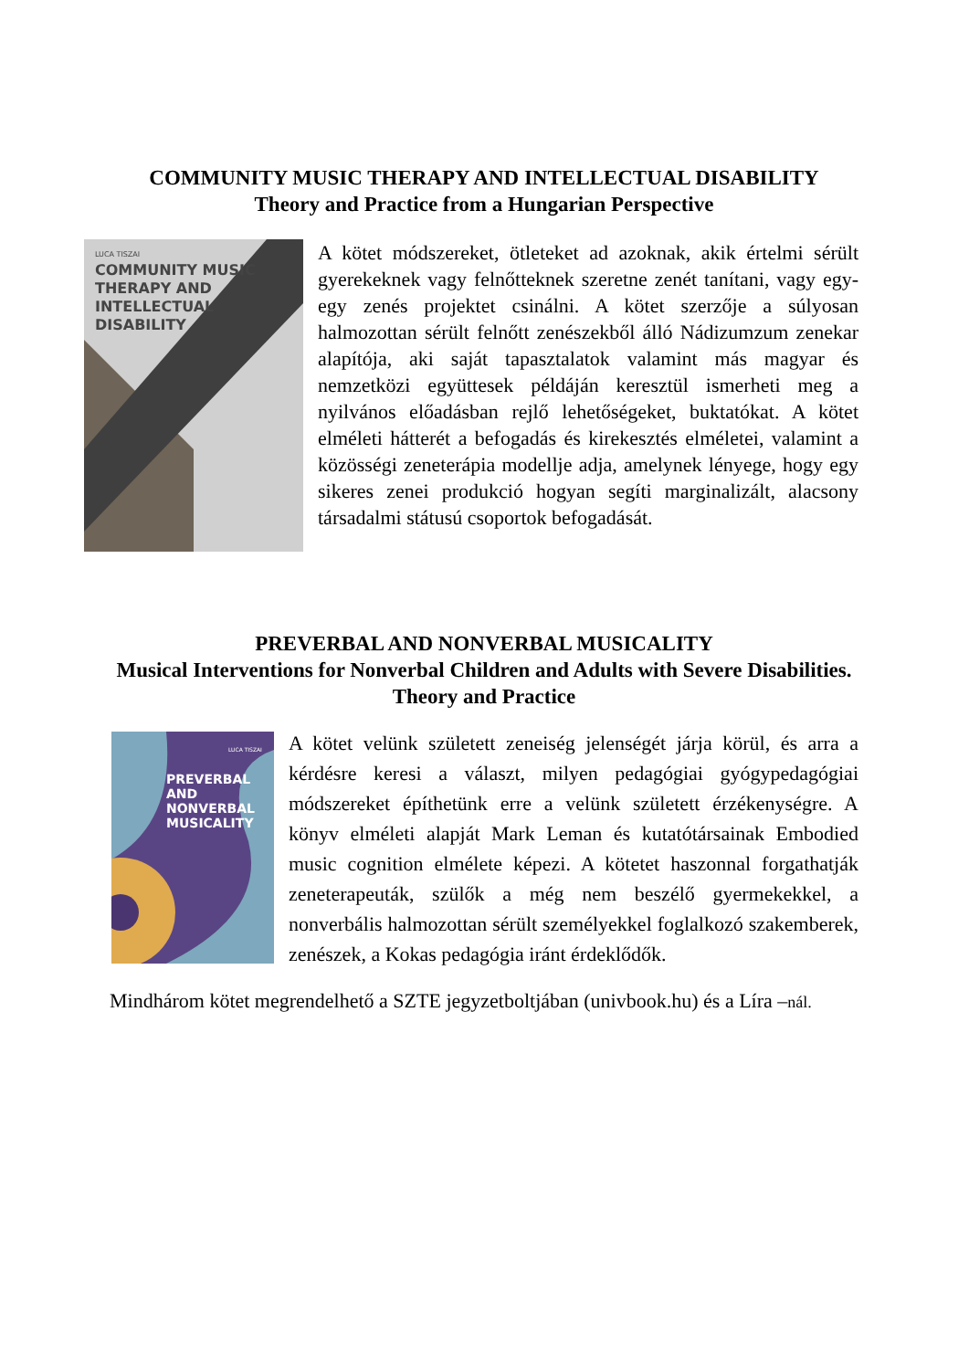COMMUNITY MUSIC THERAPY AND INTELLECTUAL DISABILITY
Theory and Practice from a Hungarian Perspective
LUCA TISZAI
COMMUNITY MUSIC
THERAPY AND
INTELLECTUAL
DISABILITY
A kötet módszereket, ötleteket ad azoknak, akik értelmi sérült gyerekeknek vagy felnőtteknek szeretne zenét tanítani, vagy egy-egy zenés projektet csinálni. A kötet szerzője a súlyosan halmozottan sérült felnőtt zenészekből álló Nádizumzum zenekar alapítója, aki saját tapasztalatok valamint más magyar és nemzetközi együttesek példáján keresztül ismerheti meg a nyilvános előadásban rejlő lehetőségeket, buktatókat. A kötet elméleti hátterét a befogadás és kirekesztés elméletei, valamint a közösségi zeneterápia modellje adja, amelynek lényege, hogy egy sikeres zenei produkció hogyan segíti marginalizált, alacsony társadalmi státusú csoportok befogadását.
PREVERBAL AND NONVERBAL MUSICALITY
Musical Interventions for Nonverbal Children and Adults with Severe Disabilities. Theory and Practice
LUCA TISZAI
PREVERBAL AND
NONVERBAL
MUSICALITY
A kötet velünk született zeneiség jelenségét járja körül, és arra a kérdésre keresi a választ, milyen pedagógiai gyógypedagógiai módszereket építhetünk erre a velünk született érzékenységre. A könyv elméleti alapját Mark Leman és kutatótársainak Embodied music cognition elmélete képezi. A kötetet haszonnal forgathatják zeneterapeuták, szülők a még nem beszélő gyermekekkel, a nonverbális halmozottan sérült személyekkel foglalkozó szakemberek, zenészek, a Kokas pedagógia iránt érdeklődők.
Mindhárom kötet megrendelhető a SZTE jegyzetboltjában (univbook.hu) és a Líra –nál.